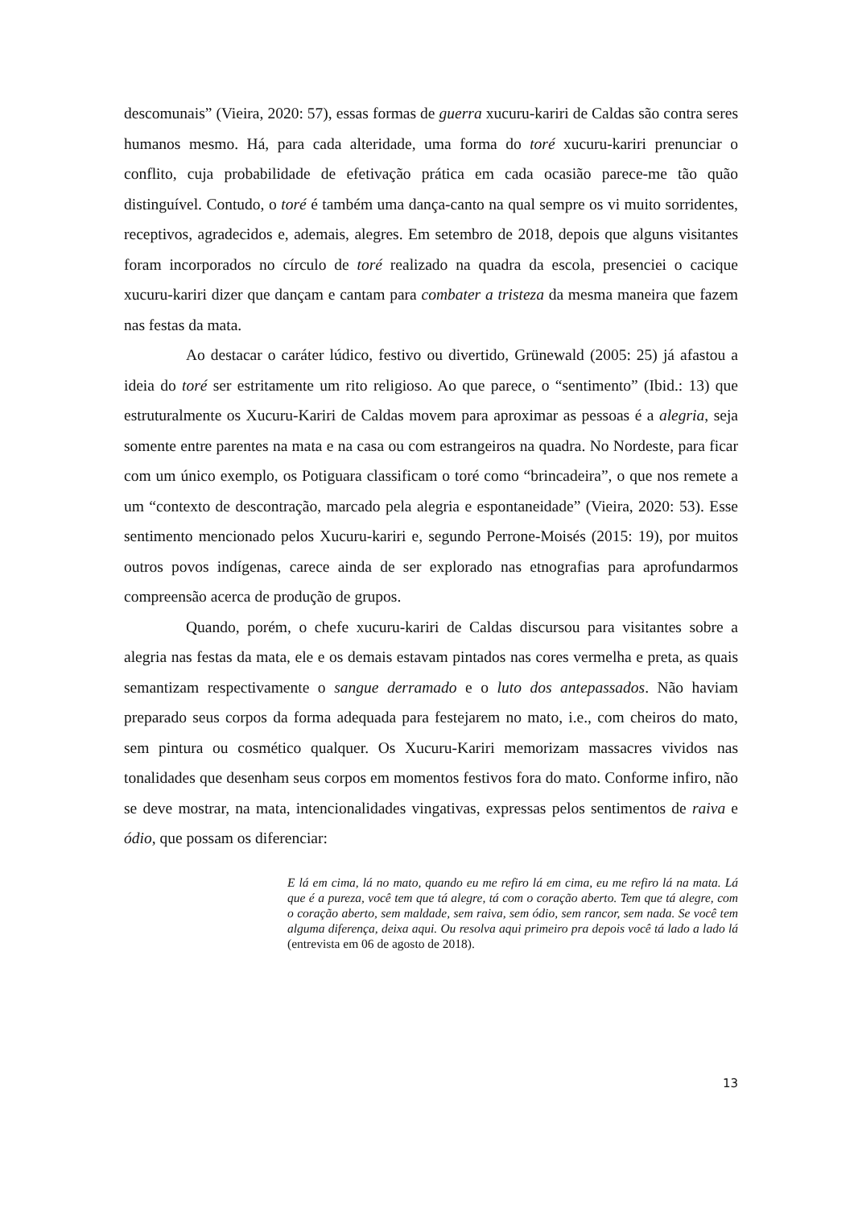descomunais” (Vieira, 2020: 57), essas formas de guerra xucuru-kariri de Caldas são contra seres humanos mesmo. Há, para cada alteridade, uma forma do toré xucuru-kariri prenunciar o conflito, cuja probabilidade de efetivação prática em cada ocasião parece-me tão quão distinguível. Contudo, o toré é também uma dança-canto na qual sempre os vi muito sorridentes, receptivos, agradecidos e, ademais, alegres. Em setembro de 2018, depois que alguns visitantes foram incorporados no círculo de toré realizado na quadra da escola, presenciei o cacique xucuru-kariri dizer que dançam e cantam para combater a tristeza da mesma maneira que fazem nas festas da mata.
Ao destacar o caráter lúdico, festivo ou divertido, Grünewald (2005: 25) já afastou a ideia do toré ser estritamente um rito religioso. Ao que parece, o “sentimento” (Ibid.: 13) que estruturalmente os Xucuru-Kariri de Caldas movem para aproximar as pessoas é a alegria, seja somente entre parentes na mata e na casa ou com estrangeiros na quadra. No Nordeste, para ficar com um único exemplo, os Potiguara classificam o toré como “brincadeira”, o que nos remete a um “contexto de descontração, marcado pela alegria e espontaneidade” (Vieira, 2020: 53). Esse sentimento mencionado pelos Xucuru-kariri e, segundo Perrone-Moisés (2015: 19), por muitos outros povos indígenas, carece ainda de ser explorado nas etnografias para aprofundarmos compreensão acerca de produção de grupos.
Quando, porém, o chefe xucuru-kariri de Caldas discursou para visitantes sobre a alegria nas festas da mata, ele e os demais estavam pintados nas cores vermelha e preta, as quais semantizam respectivamente o sangue derramado e o luto dos antepassados. Não haviam preparado seus corpos da forma adequada para festejarem no mato, i.e., com cheiros do mato, sem pintura ou cosmético qualquer. Os Xucuru-Kariri memorizam massacres vividos nas tonalidades que desenham seus corpos em momentos festivos fora do mato. Conforme infiro, não se deve mostrar, na mata, intencionalidades vingativas, expressas pelos sentimentos de raiva e ódio, que possam os diferenciar:
E lá em cima, lá no mato, quando eu me refiro lá em cima, eu me refiro lá na mata. Lá que é a pureza, você tem que tá alegre, tá com o coração aberto. Tem que tá alegre, com o coração aberto, sem maldade, sem raiva, sem ódio, sem rancor, sem nada. Se você tem alguma diferença, deixa aqui. Ou resolva aqui primeiro pra depois você tá lado a lado lá (entrevista em 06 de agosto de 2018).
13